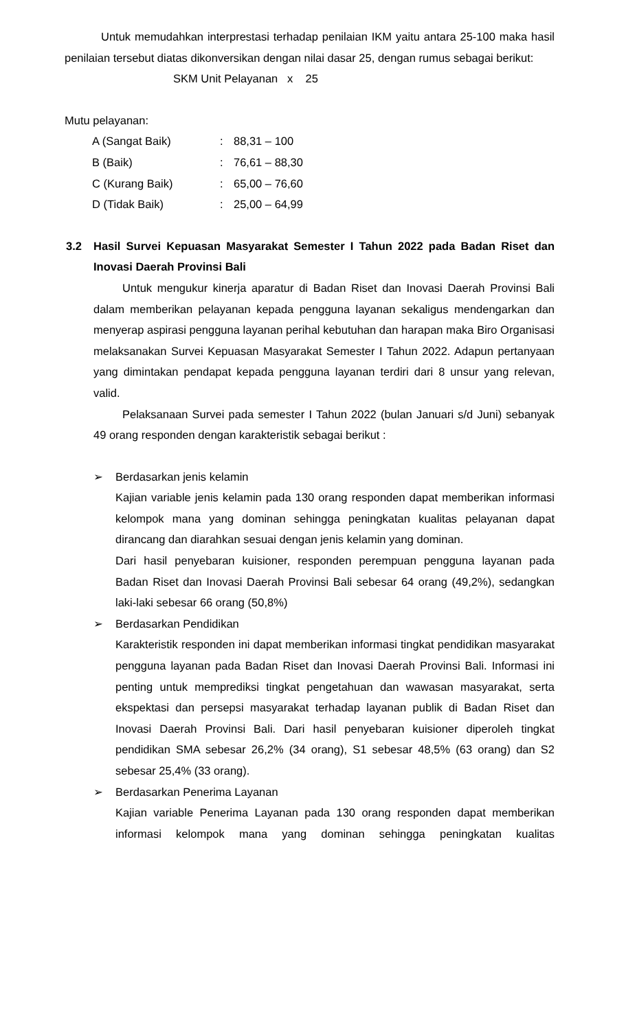Untuk memudahkan interprestasi terhadap penilaian IKM yaitu antara 25-100 maka hasil penilaian tersebut diatas dikonversikan dengan nilai dasar 25, dengan rumus sebagai berikut:
SKM Unit Pelayanan x 25
Mutu pelayanan:
| A (Sangat Baik) | : | 88,31 – 100 |
| B (Baik) | : | 76,61 – 88,30 |
| C (Kurang Baik) | : | 65,00 – 76,60 |
| D (Tidak Baik) | : | 25,00 – 64,99 |
3.2 Hasil Survei Kepuasan Masyarakat Semester I Tahun 2022 pada Badan Riset dan Inovasi Daerah Provinsi Bali
Untuk mengukur kinerja aparatur di Badan Riset dan Inovasi Daerah Provinsi Bali dalam memberikan pelayanan kepada pengguna layanan sekaligus mendengarkan dan menyerap aspirasi pengguna layanan perihal kebutuhan dan harapan maka Biro Organisasi melaksanakan Survei Kepuasan Masyarakat Semester I Tahun 2022. Adapun pertanyaan yang dimintakan pendapat kepada pengguna layanan terdiri dari 8 unsur yang relevan, valid.
Pelaksanaan Survei pada semester I Tahun 2022 (bulan Januari s/d Juni) sebanyak 49 orang responden dengan karakteristik sebagai berikut :
➢ Berdasarkan jenis kelamin
Kajian variable jenis kelamin pada 130 orang responden dapat memberikan informasi kelompok mana yang dominan sehingga peningkatan kualitas pelayanan dapat dirancang dan diarahkan sesuai dengan jenis kelamin yang dominan.
Dari hasil penyebaran kuisioner, responden perempuan pengguna layanan pada Badan Riset dan Inovasi Daerah Provinsi Bali sebesar 64 orang (49,2%), sedangkan laki-laki sebesar 66 orang (50,8%)
➢ Berdasarkan Pendidikan
Karakteristik responden ini dapat memberikan informasi tingkat pendidikan masyarakat pengguna layanan pada Badan Riset dan Inovasi Daerah Provinsi Bali. Informasi ini penting untuk memprediksi tingkat pengetahuan dan wawasan masyarakat, serta ekspektasi dan persepsi masyarakat terhadap layanan publik di Badan Riset dan Inovasi Daerah Provinsi Bali. Dari hasil penyebaran kuisioner diperoleh tingkat pendidikan SMA sebesar 26,2% (34 orang), S1 sebesar 48,5% (63 orang) dan S2 sebesar 25,4% (33 orang).
➢ Berdasarkan Penerima Layanan
Kajian variable Penerima Layanan pada 130 orang responden dapat memberikan informasi kelompok mana yang dominan sehingga peningkatan kualitas